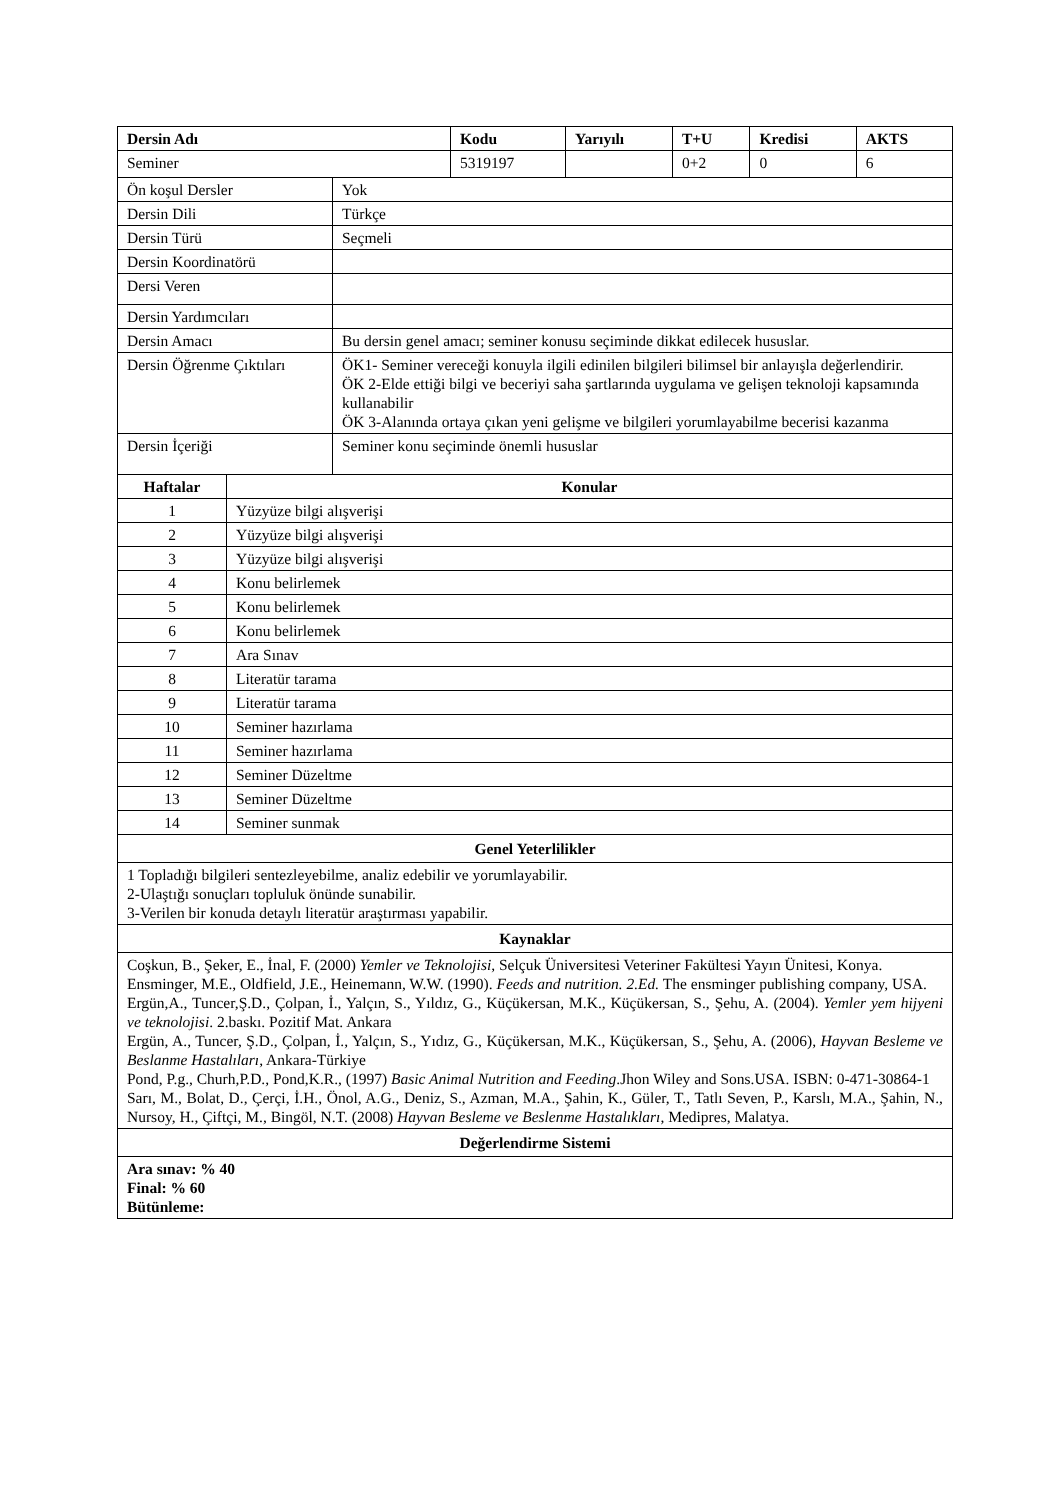| Dersin Adı | Kodu | Yarıyılı | T+U | Kredisi | AKTS |
| --- | --- | --- | --- | --- | --- |
| Seminer | 5319197 | | 0+2 | 0 | 6 |
| Ön koşul Dersler | Yok |
| Dersin Dili | Türkçe |
| Dersin Türü | Seçmeli |
| Dersin Koordinatörü | |
| Dersi Veren | |
| Dersin Yardımcıları | |
| Dersin Amacı | Bu dersin genel amacı; seminer konusu seçiminde dikkat edilecek hususlar. |
| Dersin Öğrenme Çıktıları | ÖK1- Seminer vereceği konuyla ilgili edinilen bilgileri bilimsel bir anlayışla değerlendirir. ÖK 2-Elde ettiği bilgi ve beceriyi saha şartlarında uygulama ve gelişen teknoloji kapsamında kullanabilir ÖK 3-Alanında ortaya çıkan yeni gelişme ve bilgileri yorumlayabilme becerisi kazanma |
| Dersin İçeriği | Seminer konu seçiminde önemli hususlar |
| Haftalar | Konular |
| --- | --- |
| 1 | Yüzyüze bilgi alışverişi |
| 2 | Yüzyüze bilgi alışverişi |
| 3 | Yüzyüze bilgi alışverişi |
| 4 | Konu belirlemek |
| 5 | Konu belirlemek |
| 6 | Konu belirlemek |
| 7 | Ara Sınav |
| 8 | Literatür tarama |
| 9 | Literatür tarama |
| 10 | Seminer hazırlama |
| 11 | Seminer hazırlama |
| 12 | Seminer Düzeltme |
| 13 | Seminer Düzeltme |
| 14 | Seminer sunmak |
| Genel Yeterlilikler |
| --- |
| 1 Topladığı bilgileri sentezleyebilme, analiz edebilir ve yorumlayabilir. 2-Ulaştığı sonuçları topluluk önünde sunabilir. 3-Verilen bir konuda detaylı literatür araştırması yapabilir. |
| Kaynaklar |
| Coşkun, B., Şeker, E., İnal, F. (2000) Yemler ve Teknolojisi , Selçuk Üniversitesi Veteriner Fakültesi Yayın Ünitesi, Konya. Ensminger, M.E., Oldfield, J.E., Heinemann, W.W. (1990). Feeds and nutrition. 2.Ed. The ensminger publishing company, USA. Ergün,A., Tuncer,Ş.D., Çolpan, İ., Yalçın, S., Yıldız, G., Küçükersan, M.K., Küçükersan, S., Şehu, A. (2004). Yemler yem hijyeni ve teknolojisi . 2.baskı. Pozitif Mat. Ankara Ergün, A., Tuncer, Ş.D., Çolpan, İ., Yalçın, S., Yıdız, G., Küçükersan, M.K., Küçükersan, S., Şehu, A. (2006), Hayvan Besleme ve Beslanme Hastalıları , Ankara-Türkiye Pond, P.g., Churh,P.D., Pond,K.R., (1997) Basic Animal Nutrition and Feeding .Jhon Wiley and Sons.USA. ISBN: 0-471-30864-1 Sarı, M., Bolat, D., Çerçi, İ.H., Önol, A.G., Deniz, S., Azman, M.A., Şahin, K., Güler, T., Tatlı Seven, P., Karslı, M.A., Şahin, N., Nursoy, H., Çiftçi, M., Bingöl, N.T. (2008) Hayvan Besleme ve Beslenme Hastalıkları , Medipres, Malatya. |
| Değerlendirme Sistemi |
| Ara sınav: % 40 Final: % 60 Bütünleme: |